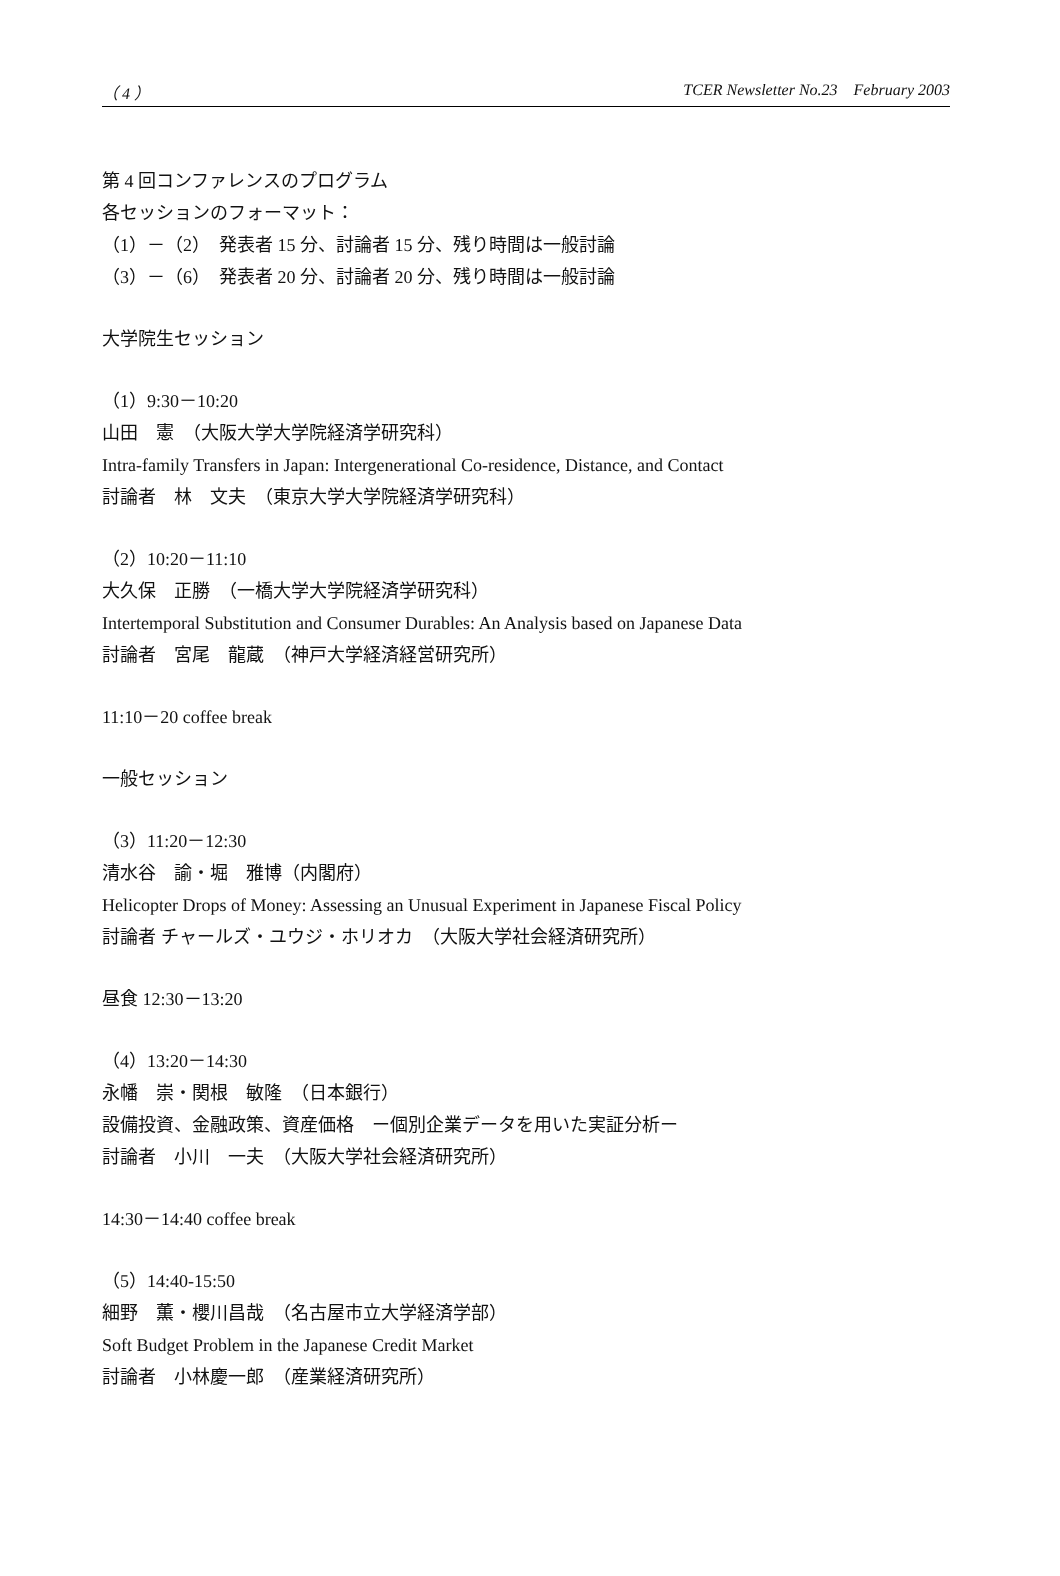（ 4 ） TCER Newsletter No.23　February 2003
第 4 回コンファレンスのプログラム
各セッションのフォーマット：
（1）－（2）　発表者 15 分、討論者 15 分、残り時間は一般討論
（3）－（6）　発表者 20 分、討論者 20 分、残り時間は一般討論
大学院生セッション
（1）9:30－10:20
山田　憲　（大阪大学大学院経済学研究科）
Intra-family Transfers in Japan: Intergenerational Co-residence, Distance, and Contact
討論者　林　文夫　（東京大学大学院経済学研究科）
（2）10:20－11:10
大久保　正勝　（一橋大学大学院経済学研究科）
Intertemporal Substitution and Consumer Durables: An Analysis based on Japanese Data
討論者　宮尾　龍蔵　（神戸大学経済経営研究所）
11:10－20 coffee break
一般セッション
（3）11:20－12:30
清水谷　諭・堀　雅博（内閣府）
Helicopter Drops of Money: Assessing an Unusual Experiment in Japanese Fiscal Policy
討論者 チャールズ・ユウジ・ホリオカ　（大阪大学社会経済研究所）
昼食 12:30－13:20
（4）13:20－14:30
永幡　崇・関根　敏隆　（日本銀行）
設備投資、金融政策、資産価格　ー個別企業データを用いた実証分析ー
討論者　小川　一夫　（大阪大学社会経済研究所）
14:30－14:40 coffee break
（5）14:40-15:50
細野　薫・櫻川昌哉　（名古屋市立大学経済学部）
Soft Budget Problem in the Japanese Credit Market
討論者　小林慶一郎　（産業経済研究所）